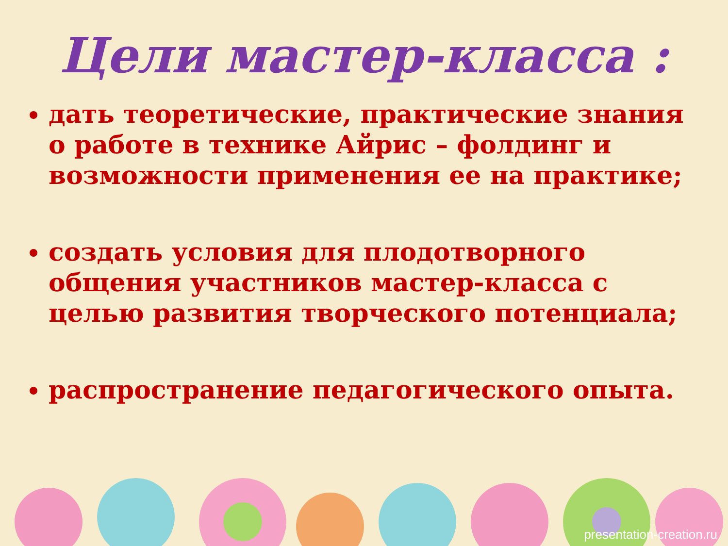Цели мастер-класса :
дать теоретические, практические знания о работе в технике Айрис – фолдинг и возможности применения ее на практике;
создать условия для плодотворного общения участников мастер-класса с целью развития творческого потенциала;
распространение педагогического опыта.
presentation-creation.ru